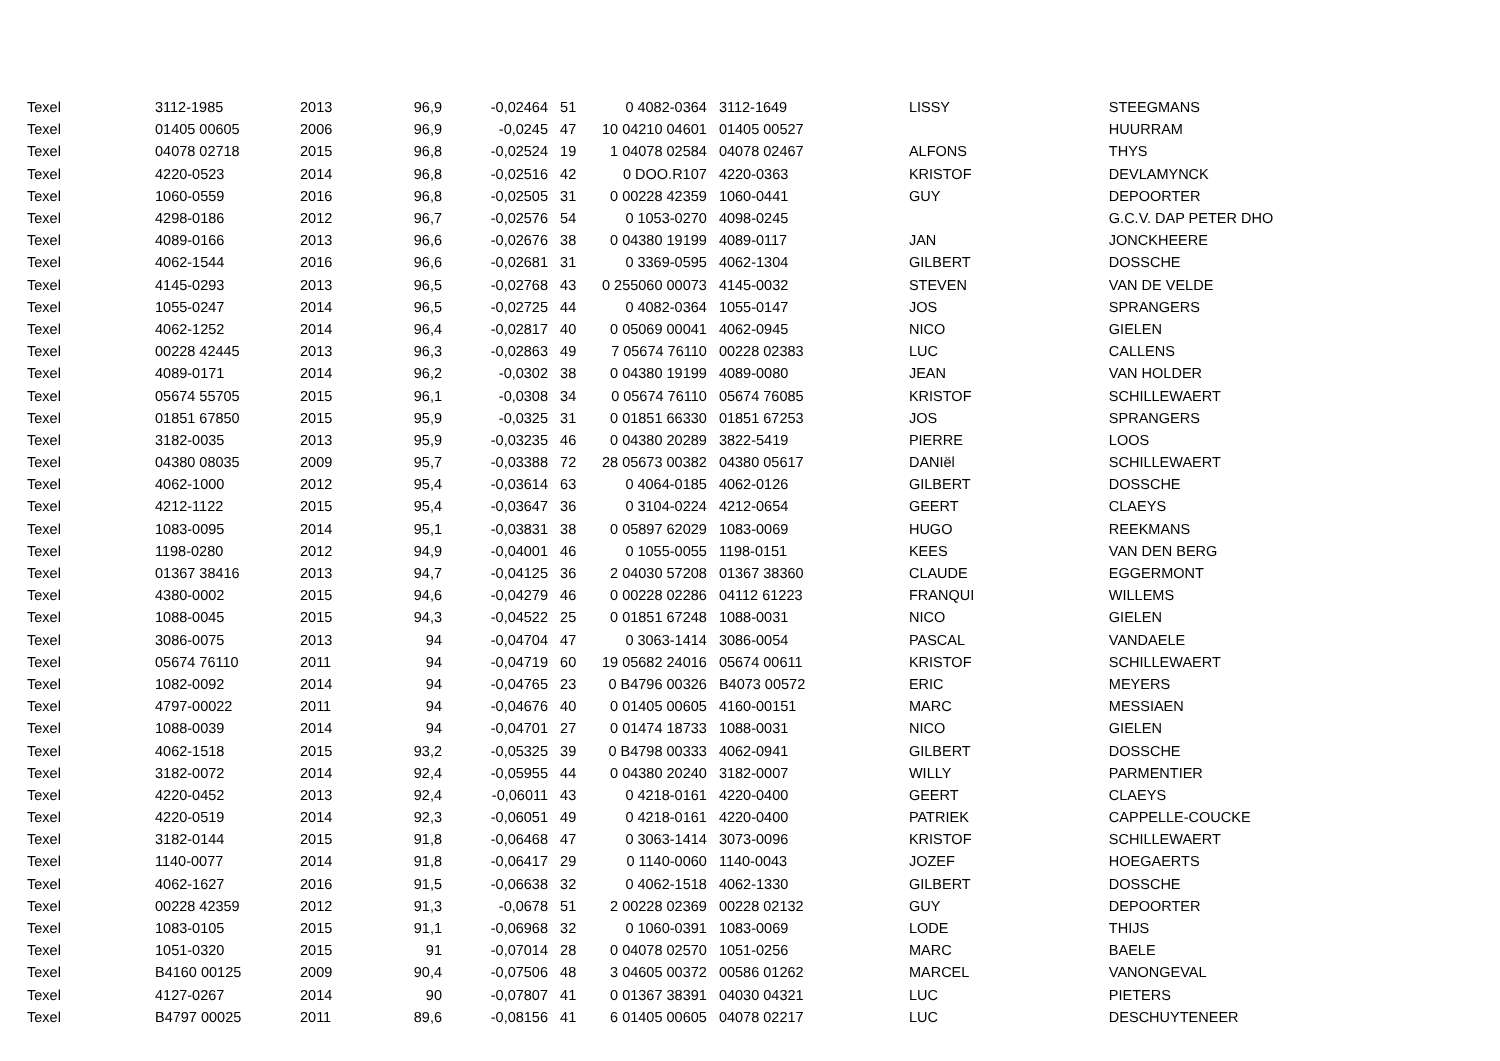| Texel | 3112-1985 | 2013 | 96,9 | -0,02464 | 51 | 0 4082-0364 | 3112-1649 | LISSY | STEEGMANS |
| Texel | 01405 00605 | 2006 | 96,9 | -0,0245 | 47 | 10 04210 04601 | 01405 00527 | | HUURRAM |
| Texel | 04078 02718 | 2015 | 96,8 | -0,02524 | 19 | 1 04078 02584 | 04078 02467 | ALFONS | THYS |
| Texel | 4220-0523 | 2014 | 96,8 | -0,02516 | 42 | 0 DOO.R107 | 4220-0363 | KRISTOF | DEVLAMYNCK |
| Texel | 1060-0559 | 2016 | 96,8 | -0,02505 | 31 | 0 00228 42359 | 1060-0441 | GUY | DEPOORTER |
| Texel | 4298-0186 | 2012 | 96,7 | -0,02576 | 54 | 0 1053-0270 | 4098-0245 | | G.C.V. DAP PETER DHO |
| Texel | 4089-0166 | 2013 | 96,6 | -0,02676 | 38 | 0 04380 19199 | 4089-0117 | JAN | JONCKHEERE |
| Texel | 4062-1544 | 2016 | 96,6 | -0,02681 | 31 | 0 3369-0595 | 4062-1304 | GILBERT | DOSSCHE |
| Texel | 4145-0293 | 2013 | 96,5 | -0,02768 | 43 | 0 255060 00073 | 4145-0032 | STEVEN | VAN DE VELDE |
| Texel | 1055-0247 | 2014 | 96,5 | -0,02725 | 44 | 0 4082-0364 | 1055-0147 | JOS | SPRANGERS |
| Texel | 4062-1252 | 2014 | 96,4 | -0,02817 | 40 | 0 05069 00041 | 4062-0945 | NICO | GIELEN |
| Texel | 00228 42445 | 2013 | 96,3 | -0,02863 | 49 | 7 05674 76110 | 00228 02383 | LUC | CALLENS |
| Texel | 4089-0171 | 2014 | 96,2 | -0,0302 | 38 | 0 04380 19199 | 4089-0080 | JEAN | VAN HOLDER |
| Texel | 05674 55705 | 2015 | 96,1 | -0,0308 | 34 | 0 05674 76110 | 05674 76085 | KRISTOF | SCHILLEWAERT |
| Texel | 01851 67850 | 2015 | 95,9 | -0,0325 | 31 | 0 01851 66330 | 01851 67253 | JOS | SPRANGERS |
| Texel | 3182-0035 | 2013 | 95,9 | -0,03235 | 46 | 0 04380 20289 | 3822-5419 | PIERRE | LOOS |
| Texel | 04380 08035 | 2009 | 95,7 | -0,03388 | 72 | 28 05673 00382 | 04380 05617 | DANIël | SCHILLEWAERT |
| Texel | 4062-1000 | 2012 | 95,4 | -0,03614 | 63 | 0 4064-0185 | 4062-0126 | GILBERT | DOSSCHE |
| Texel | 4212-1122 | 2015 | 95,4 | -0,03647 | 36 | 0 3104-0224 | 4212-0654 | GEERT | CLAEYS |
| Texel | 1083-0095 | 2014 | 95,1 | -0,03831 | 38 | 0 05897 62029 | 1083-0069 | HUGO | REEKMANS |
| Texel | 1198-0280 | 2012 | 94,9 | -0,04001 | 46 | 0 1055-0055 | 1198-0151 | KEES | VAN DEN BERG |
| Texel | 01367 38416 | 2013 | 94,7 | -0,04125 | 36 | 2 04030 57208 | 01367 38360 | CLAUDE | EGGERMONT |
| Texel | 4380-0002 | 2015 | 94,6 | -0,04279 | 46 | 0 00228 02286 | 04112 61223 | FRANQUI | WILLEMS |
| Texel | 1088-0045 | 2015 | 94,3 | -0,04522 | 25 | 0 01851 67248 | 1088-0031 | NICO | GIELEN |
| Texel | 3086-0075 | 2013 | 94 | -0,04704 | 47 | 0 3063-1414 | 3086-0054 | PASCAL | VANDAELE |
| Texel | 05674 76110 | 2011 | 94 | -0,04719 | 60 | 19 05682 24016 | 05674 00611 | KRISTOF | SCHILLEWAERT |
| Texel | 1082-0092 | 2014 | 94 | -0,04765 | 23 | 0 B4796 00326 | B4073 00572 | ERIC | MEYERS |
| Texel | 4797-00022 | 2011 | 94 | -0,04676 | 40 | 0 01405 00605 | 4160-00151 | MARC | MESSIAEN |
| Texel | 1088-0039 | 2014 | 94 | -0,04701 | 27 | 0 01474 18733 | 1088-0031 | NICO | GIELEN |
| Texel | 4062-1518 | 2015 | 93,2 | -0,05325 | 39 | 0 B4798 00333 | 4062-0941 | GILBERT | DOSSCHE |
| Texel | 3182-0072 | 2014 | 92,4 | -0,05955 | 44 | 0 04380 20240 | 3182-0007 | WILLY | PARMENTIER |
| Texel | 4220-0452 | 2013 | 92,4 | -0,06011 | 43 | 0 4218-0161 | 4220-0400 | GEERT | CLAEYS |
| Texel | 4220-0519 | 2014 | 92,3 | -0,06051 | 49 | 0 4218-0161 | 4220-0400 | PATRIEK | CAPPELLE-COUCKE |
| Texel | 3182-0144 | 2015 | 91,8 | -0,06468 | 47 | 0 3063-1414 | 3073-0096 | KRISTOF | SCHILLEWAERT |
| Texel | 1140-0077 | 2014 | 91,8 | -0,06417 | 29 | 0 1140-0060 | 1140-0043 | JOZEF | HOEGAERTS |
| Texel | 4062-1627 | 2016 | 91,5 | -0,06638 | 32 | 0 4062-1518 | 4062-1330 | GILBERT | DOSSCHE |
| Texel | 00228 42359 | 2012 | 91,3 | -0,0678 | 51 | 2 00228 02369 | 00228 02132 | GUY | DEPOORTER |
| Texel | 1083-0105 | 2015 | 91,1 | -0,06968 | 32 | 0 1060-0391 | 1083-0069 | LODE | THIJS |
| Texel | 1051-0320 | 2015 | 91 | -0,07014 | 28 | 0 04078 02570 | 1051-0256 | MARC | BAELE |
| Texel | B4160 00125 | 2009 | 90,4 | -0,07506 | 48 | 3 04605 00372 | 00586 01262 | MARCEL | VANONGEVAL |
| Texel | 4127-0267 | 2014 | 90 | -0,07807 | 41 | 0 01367 38391 | 04030 04321 | LUC | PIETERS |
| Texel | B4797 00025 | 2011 | 89,6 | -0,08156 | 41 | 6 01405 00605 | 04078 02217 | LUC | DESCHUYTENEER |